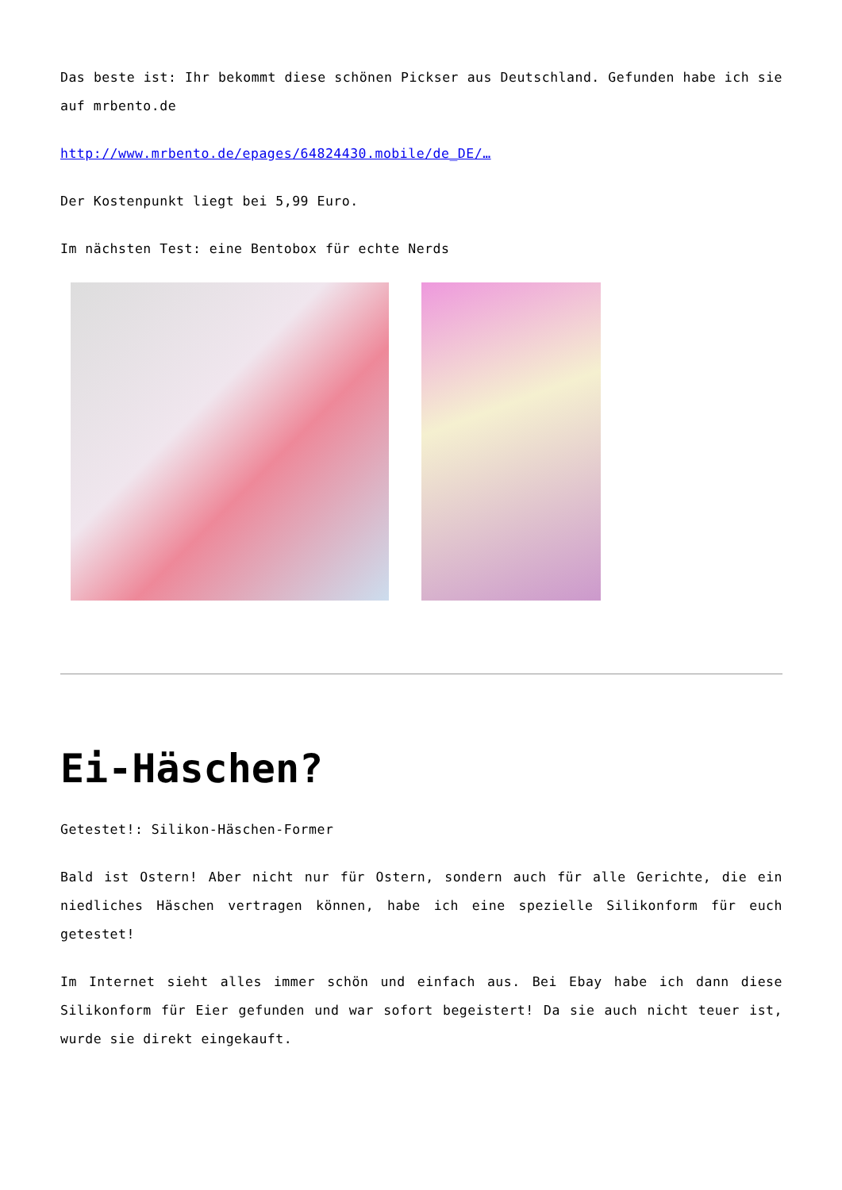Das beste ist: Ihr bekommt diese schönen Pickser aus Deutschland. Gefunden habe ich sie auf mrbento.de
http://www.mrbento.de/epages/64824430.mobile/de_DE/…
Der Kostenpunkt liegt bei 5,99 Euro.
Im nächsten Test: eine Bentobox für echte Nerds
Ei-Häschen?
Getestet!: Silikon-Häschen-Former
Bald ist Ostern! Aber nicht nur für Ostern, sondern auch für alle Gerichte, die ein niedliches Häschen vertragen können, habe ich eine spezielle Silikonform für euch getestet!
Im Internet sieht alles immer schön und einfach aus. Bei Ebay habe ich dann diese Silikonform für Eier gefunden und war sofort begeistert! Da sie auch nicht teuer ist, wurde sie direkt eingekauft.